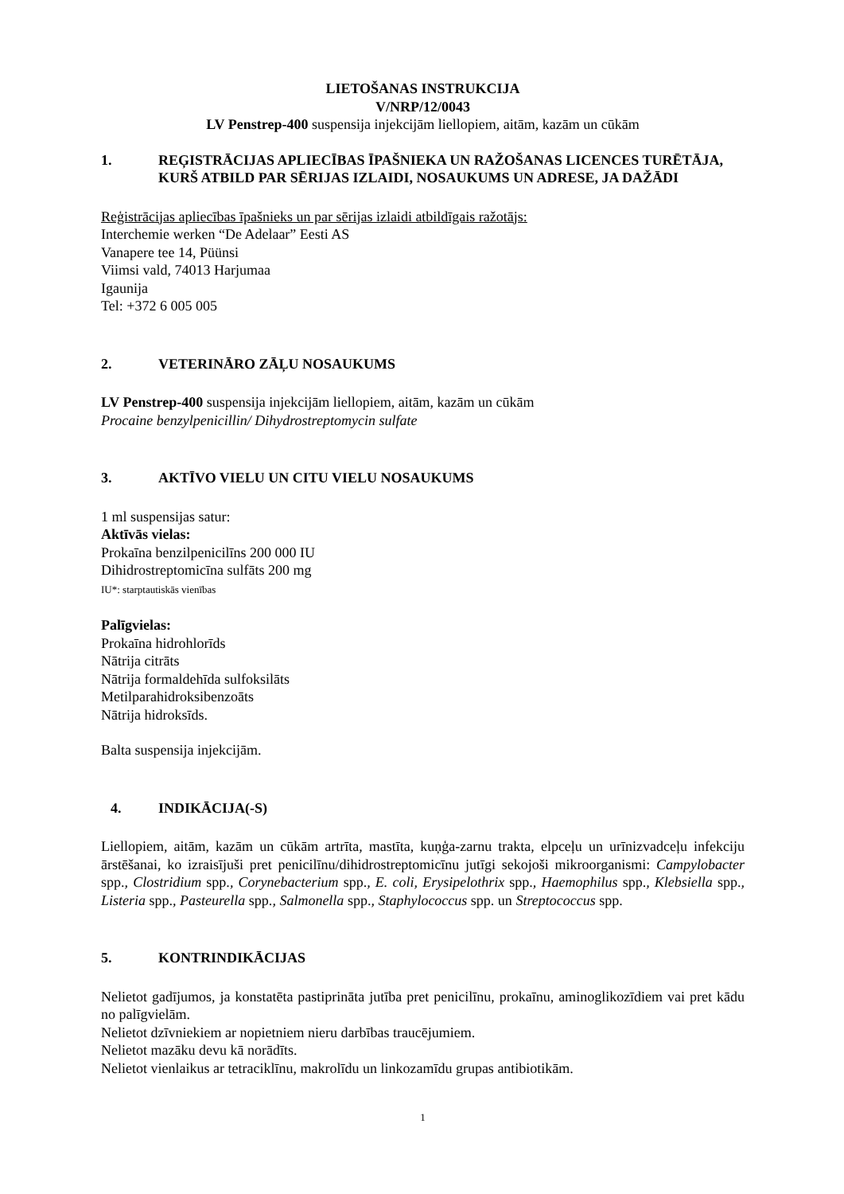LIETOŠANAS INSTRUKCIJA
V/NRP/12/0043
LV Penstrep-400 suspensija injekcijām liellopiem, aitām, kazām un cūkām
1. REĢISTRĀCIJAS APLIECĪBAS ĪPAŠNIEKA UN RAŽOŠANAS LICENCES TURĒTĀJA, KURŠ ATBILD PAR SĒRIJAS IZLAIDI, NOSAUKUMS UN ADRESE, JA DAŽĀDI
Reģistrācijas apliecības īpašnieks un par sērijas izlaidi atbildīgais ražotājs:
Interchemie werken “De Adelaar” Eesti AS
Vanapere tee 14, Püünsi
Viimsi vald, 74013 Harjumaa
Igaunija
Tel: +372 6 005 005
2. VETERINĀRO ZĀĻU NOSAUKUMS
LV Penstrep-400 suspensija injekcijām liellopiem, aitām, kazām un cūkām
Procaine benzylpenicillin/ Dihydrostreptomycin sulfate
3. AKTĪVO VIELU UN CITU VIELU NOSAUKUMS
1 ml suspensijas satur:
Aktīvās vielas:
Prokaīna benzilpenicilīns 200 000 IU
Dihidrostreptomicīna sulfāts 200 mg
IU*: starptautiskās vienības
Palīgvielas:
Prokaīna hidrohlorīds
Nātrija citrāts
Nātrija formaldehīda sulfoksilāts
Metilparahidroksibenzoāts
Nātrija hidroksīds.
Balta suspensija injekcijām.
4. INDIKĀCIJA(-S)
Liellopiem, aitām, kazām un cūkām artrīta, mastīta, kuņģa-zarnu trakta, elpceļu un urīnizvadceļu infekciju ārstēšanai, ko izraisījuši pret penicilīnu/dihidrostreptomicīnu jutīgi sekojoši mikroorganismi: Campylobacter spp., Clostridium spp., Corynebacterium spp., E. coli, Erysipelothrix spp., Haemophilus spp., Klebsiella spp., Listeria spp., Pasteurella spp., Salmonella spp., Staphylococcus spp. un Streptococcus spp.
5. KONTRINDIKĀCIJAS
Nelietot gadījumos, ja konstatēta pastiprināta jutība pret penicilīnu, prokaīnu, aminoglikozīdiem vai pret kādu no palīgvielām.
Nelietot dzīvniekiem ar nopietniem nieru darbības traucējumiem.
Nelietot mazāku devu kā norādīts.
Nelietot vienlaikus ar tetraciklīnu, makrolīdu un linkozamīdu grupas antibiotikām.
1